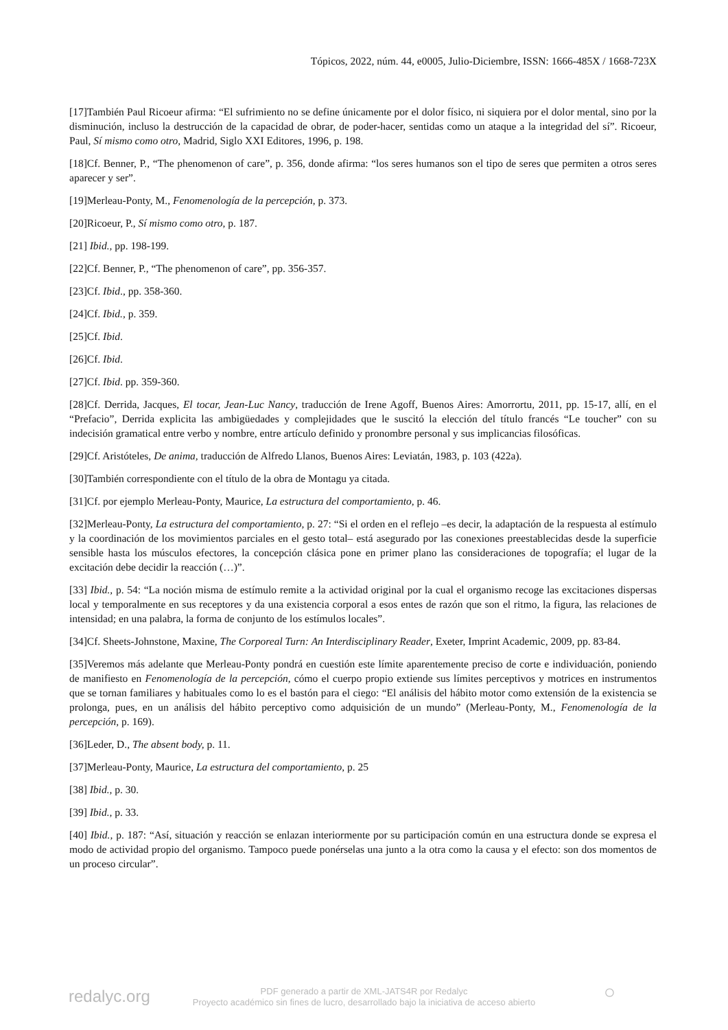Tópicos, 2022, núm. 44, e0005, Julio-Diciembre, ISSN: 1666-485X / 1668-723X
[17]También Paul Ricoeur afirma: “El sufrimiento no se define únicamente por el dolor físico, ni siquiera por el dolor mental, sino por la disminución, incluso la destrucción de la capacidad de obrar, de poder-hacer, sentidas como un ataque a la integridad del sí”. Ricoeur, Paul, Sí mismo como otro, Madrid, Siglo XXI Editores, 1996, p. 198.
[18]Cf. Benner, P., “The phenomenon of care”, p. 356, donde afirma: “los seres humanos son el tipo de seres que permiten a otros seres aparecer y ser”.
[19]Merleau-Ponty, M., Fenomenología de la percepción, p. 373.
[20]Ricoeur, P., Sí mismo como otro, p. 187.
[21] Ibid., pp. 198-199.
[22]Cf. Benner, P., “The phenomenon of care”, pp. 356-357.
[23]Cf. Ibid., pp. 358-360.
[24]Cf. Ibid., p. 359.
[25]Cf. Ibid.
[26]Cf. Ibid.
[27]Cf. Ibid. pp. 359-360.
[28]Cf. Derrida, Jacques, El tocar, Jean-Luc Nancy, traducción de Irene Agoff, Buenos Aires: Amorrortu, 2011, pp. 15-17, allí, en el “Prefacio”, Derrida explicita las ambigüedades y complejidades que le suscitó la elección del título francés “Le toucher” con su indecisión gramatical entre verbo y nombre, entre artículo definido y pronombre personal y sus implicancias filosóficas.
[29]Cf. Aristóteles, De anima, traducción de Alfredo Llanos, Buenos Aires: Leviatán, 1983, p. 103 (422a).
[30]También correspondiente con el título de la obra de Montagu ya citada.
[31]Cf. por ejemplo Merleau-Ponty, Maurice, La estructura del comportamiento, p. 46.
[32]Merleau-Ponty, La estructura del comportamiento, p. 27: “Si el orden en el reflejo –es decir, la adaptación de la respuesta al estímulo y la coordinación de los movimientos parciales en el gesto total– está asegurado por las conexiones preestablecidas desde la superficie sensible hasta los músculos efectores, la concepción clásica pone en primer plano las consideraciones de topografía; el lugar de la excitación debe decidir la reacción (…)”.
[33] Ibid., p. 54: “La noción misma de estímulo remite a la actividad original por la cual el organismo recoge las excitaciones dispersas local y temporalmente en sus receptores y da una existencia corporal a esos entes de razón que son el ritmo, la figura, las relaciones de intensidad; en una palabra, la forma de conjunto de los estímulos locales”.
[34]Cf. Sheets-Johnstone, Maxine, The Corporeal Turn: An Interdisciplinary Reader, Exeter, Imprint Academic, 2009, pp. 83-84.
[35]Veremos más adelante que Merleau-Ponty pondrá en cuestión este límite aparentemente preciso de corte e individuación, poniendo de manifiesto en Fenomenología de la percepción, cómo el cuerpo propio extiende sus límites perceptivos y motrices en instrumentos que se tornan familiares y habituales como lo es el bastón para el ciego: “El análisis del hábito motor como extensión de la existencia se prolonga, pues, en un análisis del hábito perceptivo como adquisición de un mundo” (Merleau-Ponty, M., Fenomenología de la percepción, p. 169).
[36]Leder, D., The absent body, p. 11.
[37]Merleau-Ponty, Maurice, La estructura del comportamiento, p. 25
[38] Ibid., p. 30.
[39] Ibid., p. 33.
[40] Ibid., p. 187: “Así, situación y reacción se enlazan interiormente por su participación común en una estructura donde se expresa el modo de actividad propio del organismo. Tampoco puede ponérselas una junto a la otra como la causa y el efecto: son dos momentos de un proceso circular”.
redalyc.org
PDF generado a partir de XML-JATS4R por Redalyc
Proyecto académico sin fines de lucro, desarrollado bajo la iniciativa de acceso abierto
○